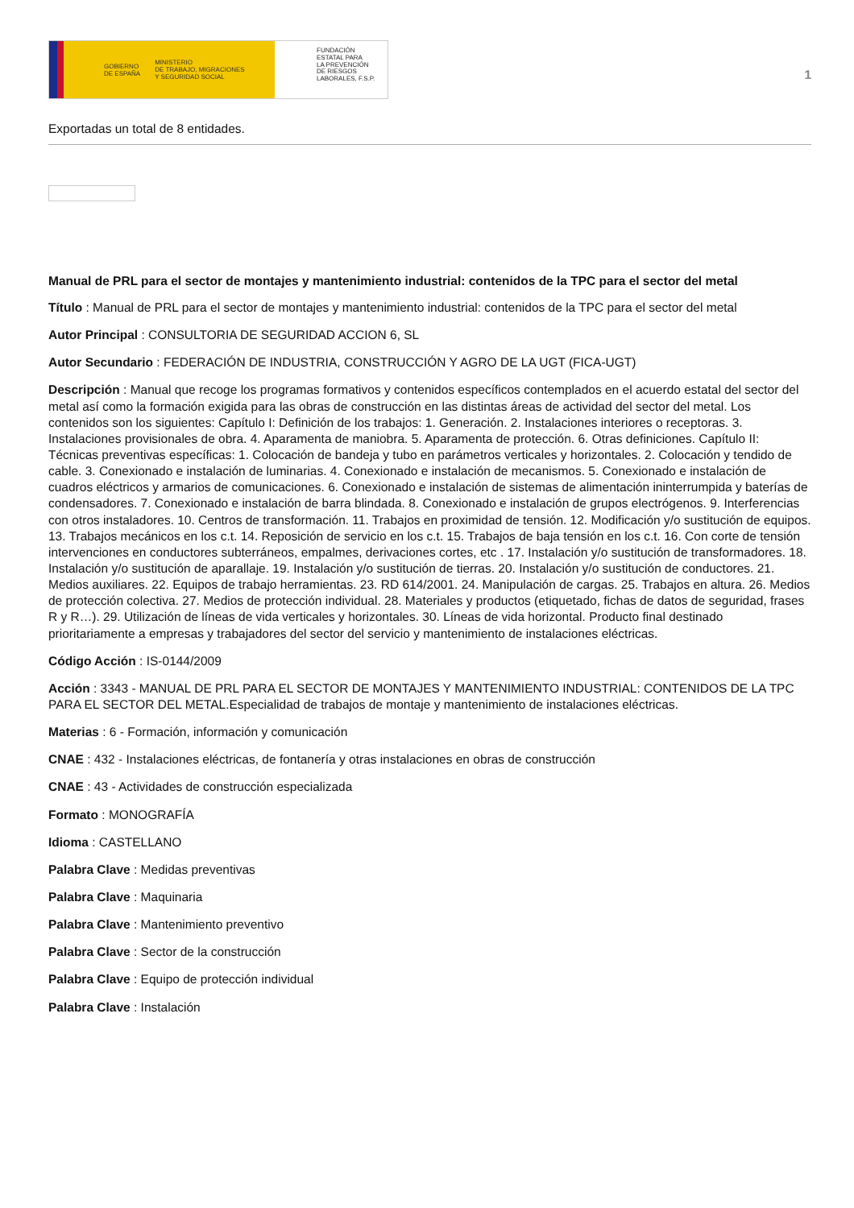GOBIERNO
DE ESPAÑA MINISTERIO
DE TRABAJO, MIGRACIONES
Y SEGURIDAD SOCIAL
FUNDACIÓN
ESTATAL PARA
LA PREVENCIÓN
DE RIESGOS
LABORALES, F.S.P.
1
Exportadas un total de 8 entidades.
Manual de PRL para el sector de montajes y mantenimiento industrial: contenidos de la TPC para el sector del metal
Título : Manual de PRL para el sector de montajes y mantenimiento industrial: contenidos de la TPC para el sector del metal
Autor Principal : CONSULTORIA DE SEGURIDAD ACCION 6, SL
Autor Secundario : FEDERACIÓN DE INDUSTRIA, CONSTRUCCIÓN Y AGRO DE LA UGT (FICA-UGT)
Descripción : Manual que recoge los programas formativos y contenidos específicos contemplados en el acuerdo estatal del sector del metal así como la formación exigida para las obras de construcción en las distintas áreas de actividad del sector del metal. Los contenidos son los siguientes: Capítulo I: Definición de los trabajos: 1. Generación. 2. Instalaciones interiores o receptoras. 3. Instalaciones provisionales de obra. 4. Aparamenta de maniobra. 5. Aparamenta de protección. 6. Otras definiciones. Capítulo II: Técnicas preventivas específicas: 1. Colocación de bandeja y tubo en parámetros verticales y horizontales. 2. Colocación y tendido de cable. 3. Conexionado e instalación de luminarias. 4. Conexionado e instalación de mecanismos. 5. Conexionado e instalación de cuadros eléctricos y armarios de comunicaciones. 6. Conexionado e instalación de sistemas de alimentación ininterrumpida y baterías de condensadores. 7. Conexionado e instalación de barra blindada. 8. Conexionado e instalación de grupos electrógenos. 9. Interferencias con otros instaladores. 10. Centros de transformación. 11. Trabajos en proximidad de tensión. 12. Modificación y/o sustitución de equipos. 13. Trabajos mecánicos en los c.t. 14. Reposición de servicio en los c.t. 15. Trabajos de baja tensión en los c.t. 16. Con corte de tensión intervenciones en conductores subterráneos, empalmes, derivaciones cortes, etc . 17. Instalación y/o sustitución de transformadores. 18. Instalación y/o sustitución de aparallaje. 19. Instalación y/o sustitución de tierras. 20. Instalación y/o sustitución de conductores. 21. Medios auxiliares. 22. Equipos de trabajo herramientas. 23. RD 614/2001. 24. Manipulación de cargas. 25. Trabajos en altura. 26. Medios de protección colectiva. 27. Medios de protección individual. 28. Materiales y productos (etiquetado, fichas de datos de seguridad, frases R y R…). 29. Utilización de líneas de vida verticales y horizontales. 30. Líneas de vida horizontal. Producto final destinado prioritariamente a empresas y trabajadores del sector del servicio y mantenimiento de instalaciones eléctricas.
Código Acción : IS-0144/2009
Acción : 3343 - MANUAL DE PRL PARA EL SECTOR DE MONTAJES Y MANTENIMIENTO INDUSTRIAL: CONTENIDOS DE LA TPC PARA EL SECTOR DEL METAL.Especialidad de trabajos de montaje y mantenimiento de instalaciones eléctricas.
Materias : 6 - Formación, información y comunicación
CNAE : 432 - Instalaciones eléctricas, de fontanería y otras instalaciones en obras de construcción
CNAE : 43 - Actividades de construcción especializada
Formato : MONOGRAFÍA
Idioma : CASTELLANO
Palabra Clave : Medidas preventivas
Palabra Clave : Maquinaria
Palabra Clave : Mantenimiento preventivo
Palabra Clave : Sector de la construcción
Palabra Clave : Equipo de protección individual
Palabra Clave : Instalación